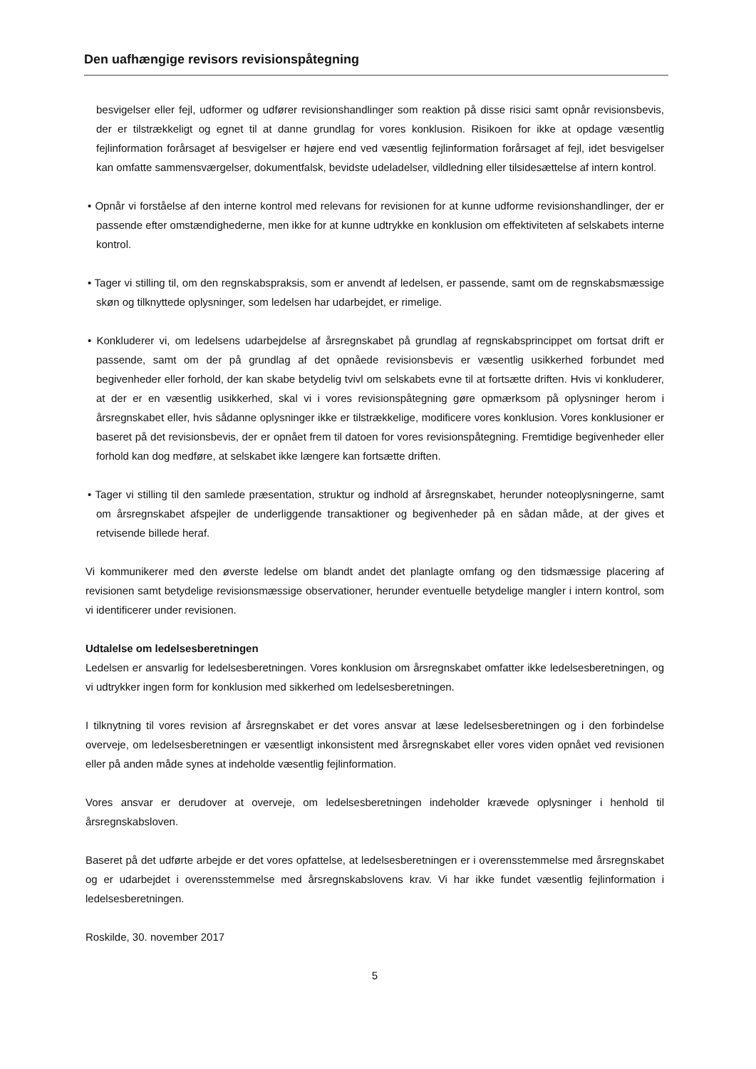Den uafhængige revisors revisionspåtegning
besvigelser eller fejl, udformer og udfører revisionshandlinger som reaktion på disse risici samt opnår revisionsbevis, der er tilstrækkeligt og egnet til at danne grundlag for vores konklusion. Risikoen for ikke at opdage væsentlig fejlinformation forårsaget af besvigelser er højere end ved væsentlig fejlinformation forårsaget af fejl, idet besvigelser kan omfatte sammensværgelser, dokumentfalsk, bevidste udeladelser, vildledning eller tilsidesættelse af intern kontrol.
• Opnår vi forståelse af den interne kontrol med relevans for revisionen for at kunne udforme revisionshandlinger, der er passende efter omstændighederne, men ikke for at kunne udtrykke en konklusion om effektiviteten af selskabets interne kontrol.
• Tager vi stilling til, om den regnskabspraksis, som er anvendt af ledelsen, er passende, samt om de regnskabsmæssige skøn og tilknyttede oplysninger, som ledelsen har udarbejdet, er rimelige.
• Konkluderer vi, om ledelsens udarbejdelse af årsregnskabet på grundlag af regnskabsprincippet om fortsat drift er passende, samt om der på grundlag af det opnåede revisionsbevis er væsentlig usikkerhed forbundet med begivenheder eller forhold, der kan skabe betydelig tvivl om selskabets evne til at fortsætte driften. Hvis vi konkluderer, at der er en væsentlig usikkerhed, skal vi i vores revisionspåtegning gøre opmærksom på oplysninger herom i årsregnskabet eller, hvis sådanne oplysninger ikke er tilstrækkelige, modificere vores konklusion. Vores konklusioner er baseret på det revisionsbevis, der er opnået frem til datoen for vores revisionspåtegning. Fremtidige begivenheder eller forhold kan dog medføre, at selskabet ikke længere kan fortsætte driften.
• Tager vi stilling til den samlede præsentation, struktur og indhold af årsregnskabet, herunder noteoplysningerne, samt om årsregnskabet afspejler de underliggende transaktioner og begivenheder på en sådan måde, at der gives et retvisende billede heraf.
Vi kommunikerer med den øverste ledelse om blandt andet det planlagte omfang og den tidsmæssige placering af revisionen samt betydelige revisionsmæssige observationer, herunder eventuelle betydelige mangler i intern kontrol, som vi identificerer under revisionen.
Udtalelse om ledelsesberetningen
Ledelsen er ansvarlig for ledelsesberetningen. Vores konklusion om årsregnskabet omfatter ikke ledelsesberetningen, og vi udtrykker ingen form for konklusion med sikkerhed om ledelsesberetningen.
I tilknytning til vores revision af årsregnskabet er det vores ansvar at læse ledelsesberetningen og i den forbindelse overveje, om ledelsesberetningen er væsentligt inkonsistent med årsregnskabet eller vores viden opnået ved revisionen eller på anden måde synes at indeholde væsentlig fejlinformation.
Vores ansvar er derudover at overveje, om ledelsesberetningen indeholder krævede oplysninger i henhold til årsregnskabsloven.
Baseret på det udførte arbejde er det vores opfattelse, at ledelsesberetningen er i overensstemmelse med årsregnskabet og er udarbejdet i overensstemmelse med årsregnskabslovens krav. Vi har ikke fundet væsentlig fejlinformation i ledelsesberetningen.
Roskilde, 30. november 2017
5